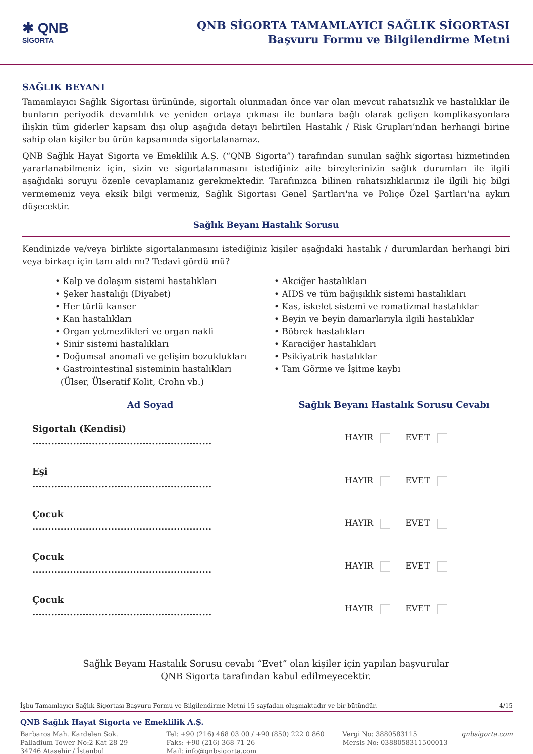✱ QNB
SİGORTA
QNB SİGORTA TAMAMLAYICI SAĞLIK SİGORTASI
Başvuru Formu ve Bilgilendirme Metni
SAĞLIK BEYANI
Tamamlayıcı Sağlık Sigortası ürününde, sigortalı olunmadan önce var olan mevcut rahatsızlık ve hastalıklar ile bunların periyodik devamlılık ve yeniden ortaya çıkması ile bunlara bağlı olarak gelişen komplikasyonlara ilişkin tüm giderler kapsam dışı olup aşağıda detayı belirtilen Hastalık / Risk Grupları’ndan herhangi birine sahip olan kişiler bu ürün kapsamında sigortalanamaz.
QNB Sağlık Hayat Sigorta ve Emeklilik A.Ş. (“QNB Sigorta”) tarafından sunulan sağlık sigortası hizmetinden yararlanabilmeniz için, sizin ve sigortalanmasını istediğiniz aile bireylerinizin sağlık durumları ile ilgili aşağıdaki soruyu özenle cevaplamanız gerekmektedir. Tarafınızca bilinen rahatsızlıklarınız ile ilgili hiç bilgi vermemeniz veya eksik bilgi vermeniz, Sağlık Sigortası Genel Şartları'na ve Poliçe Özel Şartları'na aykırı düşecektir.
Sağlık Beyanı Hastalık Sorusu
Kendinizde ve/veya birlikte sigortalanmasını istediğiniz kişiler aşağıdaki hastalık / durumlardan herhangi biri veya birkaçı için tanı aldı mı? Tedavi gördü mü?
• Kalp ve dolaşım sistemi hastalıkları
• Şeker hastalığı (Diyabet)
• Her türlü kanser
• Kan hastalıkları
• Organ yetmezlikleri ve organ nakli
• Sinir sistemi hastalıkları
• Doğumsal anomali ve gelişim bozuklukları
• Gastrointestinal sisteminin hastalıkları
(Ülser, Ülseratif Kolit, Crohn vb.)
• Akciğer hastalıkları
• AIDS ve tüm bağışıklık sistemi hastalıkları
• Kas, iskelet sistemi ve romatizmal hastalıklar
• Beyin ve beyin damarlarıyla ilgili hastalıklar
• Böbrek hastalıkları
• Karaciğer hastalıkları
• Psikiyatrik hastalıklar
• Tam Görme ve İşitme kaybı
Ad Soyad Sağlık Beyanı Hastalık Sorusu Cevabı
Sigortalı (Kendisi)
.........................................................
Eşi
.........................................................
Çocuk
.........................................................
Çocuk
.........................................................
Çocuk
.........................................................
HAYIR EVET
HAYIR EVET
HAYIR EVET
HAYIR EVET
HAYIR EVET
Sağlık Beyanı Hastalık Sorusu cevabı “Evet” olan kişiler için yapılan başvurular
QNB Sigorta tarafından kabul edilmeyecektir.
İşbu Tamamlayıcı Sağlık Sigortası Başvuru Formu ve Bilgilendirme Metni 15 sayfadan oluşmaktadır ve bir bütündür. 4/15
QNB Sağlık Hayat Sigorta ve Emeklilik A.Ş.
Barbaros Mah. Kardelen Sok.
Palladium Tower No:2 Kat 28-29
34746 Ataşehir / İstanbul
Tel: +90 (216) 468 03 00 / +90 (850) 222 0 860
Faks: +90 (216) 368 71 26
Mail: info@qnbsigorta.com
Vergi No: 3880583115
Mersis No: 0388058311500013
qnbsigorta.com